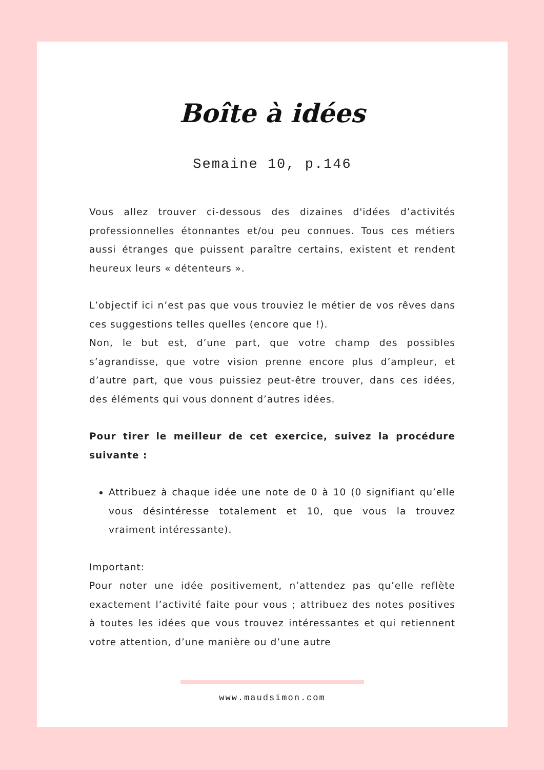Boîte à idées
Semaine 10, p.146
Vous allez trouver ci-dessous des dizaines d'idées d’activités professionnelles étonnantes et/ou peu connues. Tous ces métiers aussi étranges que puissent paraître certains, existent et rendent heureux leurs « détenteurs ».
L’objectif ici n’est pas que vous trouviez le métier de vos rêves dans ces suggestions telles quelles (encore que !).
Non, le but est, d’une part, que votre champ des possibles s’agrandisse, que votre vision prenne encore plus d’ampleur, et d’autre part, que vous puissiez peut-être trouver, dans ces idées, des éléments qui vous donnent d’autres idées.
Pour tirer le meilleur de cet exercice, suivez la procédure suivante :
Attribuez à chaque idée une note de 0 à 10 (0 signifiant qu’elle vous désintéresse totalement et 10, que vous la trouvez vraiment intéressante).
Important:
Pour noter une idée positivement, n’attendez pas qu’elle reflète exactement l’activité faite pour vous ; attribuez des notes positives à toutes les idées que vous trouvez intéressantes et qui retiennent votre attention, d’une manière ou d’une autre
www.maudsimon.com